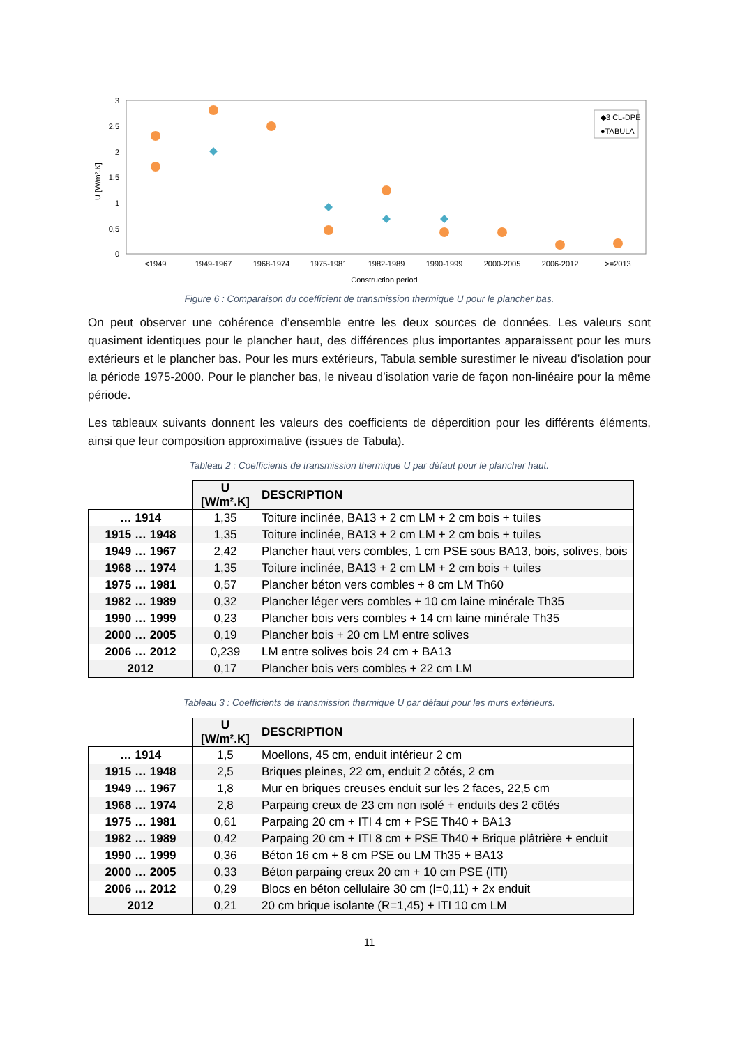3
2,5
2
1,5
1
0,5
0
U [W/m².K]
<1949
1949-1967
1968-1974
1975-1981
1982-1989
1990-1999
2000-2005
2006-2012
>=2013
Construction period
◆3 CL-DPE
●TABULA
Figure 6 : Comparaison du coefficient de transmission thermique U pour le plancher bas.
On peut observer une cohérence d’ensemble entre les deux sources de données. Les valeurs sont quasiment identiques pour le plancher haut, des différences plus importantes apparaissent pour les murs extérieurs et le plancher bas. Pour les murs extérieurs, Tabula semble surestimer le niveau d’isolation pour la période 1975-2000. Pour le plancher bas, le niveau d’isolation varie de façon non-linéaire pour la même période.
Les tableaux suivants donnent les valeurs des coefficients de déperdition pour les différents éléments, ainsi que leur composition approximative (issues de Tabula).
Tableau 2 : Coefficients de transmission thermique U par défaut pour le plancher haut.
| | U [W/m².K] | DESCRIPTION |
| … 1914 | 1,35 | Toiture inclinée, BA13 + 2 cm LM + 2 cm bois + tuiles |
| 1915 … 1948 | 1,35 | Toiture inclinée, BA13 + 2 cm LM + 2 cm bois + tuiles |
| 1949 … 1967 | 2,42 | Plancher haut vers combles, 1 cm PSE sous BA13, bois, solives, bois |
| 1968 … 1974 | 1,35 | Toiture inclinée, BA13 + 2 cm LM + 2 cm bois + tuiles |
| 1975 … 1981 | 0,57 | Plancher béton vers combles + 8 cm LM Th60 |
| 1982 … 1989 | 0,32 | Plancher léger vers combles + 10 cm laine minérale Th35 |
| 1990 … 1999 | 0,23 | Plancher bois vers combles + 14 cm laine minérale Th35 |
| 2000 … 2005 | 0,19 | Plancher bois + 20 cm LM entre solives |
| 2006 … 2012 | 0,239 | LM entre solives bois 24 cm + BA13 |
| 2012 | 0,17 | Plancher bois vers combles + 22 cm LM |
Tableau 3 : Coefficients de transmission thermique U par défaut pour les murs extérieurs.
| | U [W/m².K] | DESCRIPTION |
| … 1914 | 1,5 | Moellons, 45 cm, enduit intérieur 2 cm |
| 1915 … 1948 | 2,5 | Briques pleines, 22 cm, enduit 2 côtés, 2 cm |
| 1949 … 1967 | 1,8 | Mur en briques creuses enduit sur les 2 faces, 22,5 cm |
| 1968 … 1974 | 2,8 | Parpaing creux de 23 cm non isolé + enduits des 2 côtés |
| 1975 … 1981 | 0,61 | Parpaing 20 cm + ITI 4 cm + PSE Th40 + BA13 |
| 1982 … 1989 | 0,42 | Parpaing 20 cm + ITI 8 cm + PSE Th40 + Brique plâtrière + enduit |
| 1990 … 1999 | 0,36 | Béton 16 cm + 8 cm PSE ou LM Th35 + BA13 |
| 2000 … 2005 | 0,33 | Béton parpaing creux 20 cm + 10 cm PSE (ITI) |
| 2006 … 2012 | 0,29 | Blocs en béton cellulaire 30 cm (l=0,11) + 2x enduit |
| 2012 | 0,21 | 20 cm brique isolante (R=1,45) + ITI 10 cm LM |
11